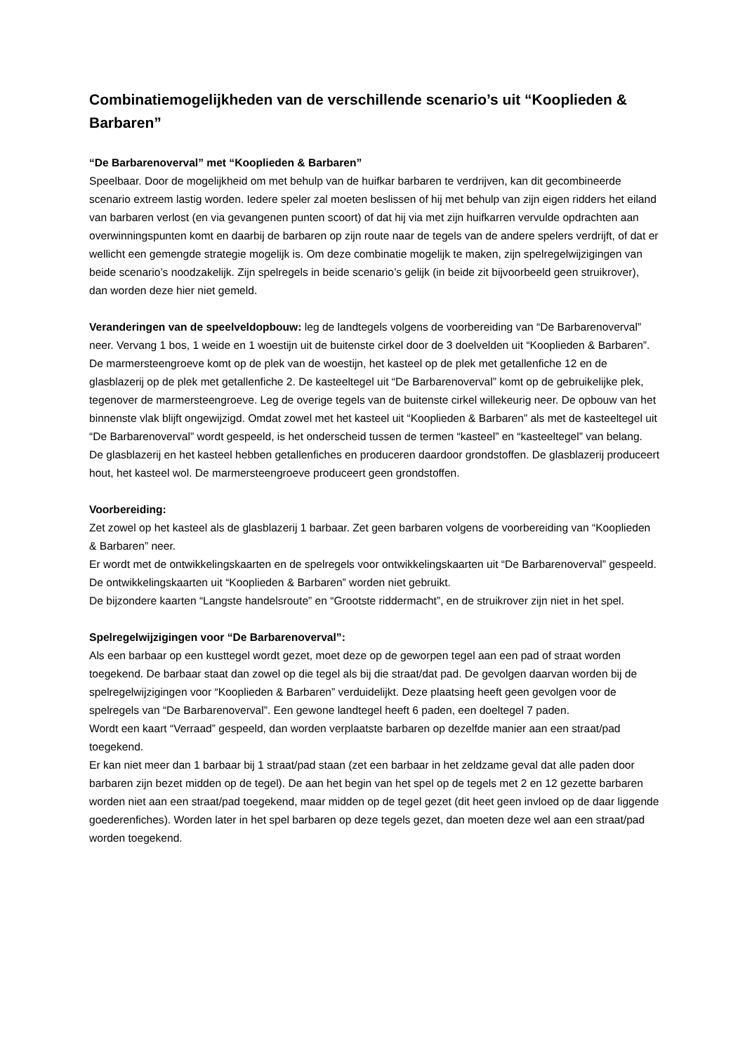Combinatiemogelijkheden van de verschillende scenario’s uit “Kooplieden & Barbaren”
“De Barbarenoverval” met “Kooplieden & Barbaren”
Speelbaar. Door de mogelijkheid om met behulp van de huifkar barbaren te verdrijven, kan dit gecombineerde scenario extreem lastig worden. Iedere speler zal moeten beslissen of hij met behulp van zijn eigen ridders het eiland van barbaren verlost (en via gevangenen punten scoort) of dat hij via met zijn huifkarren vervulde opdrachten aan overwinningspunten komt en daarbij de barbaren op zijn route naar de tegels van de andere spelers verdrijft, of dat er wellicht een gemengde strategie mogelijk is. Om deze combinatie mogelijk te maken, zijn spelregelwijzigingen van beide scenario’s noodzakelijk. Zijn spelregels in beide scenario’s gelijk (in beide zit bijvoorbeeld geen struikrover), dan worden deze hier niet gemeld.
Veranderingen van de speelveldopbouw: leg de landtegels volgens de voorbereiding van “De Barbarenoverval” neer. Vervang 1 bos, 1 weide en 1 woestijn uit de buitenste cirkel door de 3 doelvelden uit “Kooplieden & Barbaren”. De marmersteengroeve komt op de plek van de woestijn, het kasteel op de plek met getallenfiche 12 en de glasblazerij op de plek met getallenfiche 2. De kasteeltegel uit “De Barbarenoverval” komt op de gebruikelijke plek, tegenover de marmersteengroeve. Leg de overige tegels van de buitenste cirkel willekeurig neer. De opbouw van het binnenste vlak blijft ongewijzigd. Omdat zowel met het kasteel uit “Kooplieden & Barbaren” als met de kasteeltegel uit “De Barbarenoverval” wordt gespeeld, is het onderscheid tussen de termen “kasteel” en “kasteeltegel” van belang.
De glasblazerij en het kasteel hebben getallenfiches en produceren daardoor grondstoffen. De glasblazerij produceert hout, het kasteel wol. De marmersteengroeve produceert geen grondstoffen.
Voorbereiding:
Zet zowel op het kasteel als de glasblazerij 1 barbaar. Zet geen barbaren volgens de voorbereiding van “Kooplieden & Barbaren” neer.
Er wordt met de ontwikkelingskaarten en de spelregels voor ontwikkelingskaarten uit “De Barbarenoverval” gespeeld. De ontwikkelingskaarten uit “Kooplieden & Barbaren” worden niet gebruikt.
De bijzondere kaarten “Langste handelsroute” en “Grootste riddermacht”, en de struikrover zijn niet in het spel.
Spelregelwijzigingen voor “De Barbarenoverval”:
Als een barbaar op een kusttegel wordt gezet, moet deze op de geworpen tegel aan een pad of straat worden toegekend. De barbaar staat dan zowel op die tegel als bij die straat/dat pad. De gevolgen daarvan worden bij de spelregelwijzigingen voor “Kooplieden & Barbaren” verduidelijkt. Deze plaatsing heeft geen gevolgen voor de spelregels van “De Barbarenoverval”. Een gewone landtegel heeft 6 paden, een doeltegel 7 paden.
Wordt een kaart “Verraad” gespeeld, dan worden verplaatste barbaren op dezelfde manier aan een straat/pad toegekend.
Er kan niet meer dan 1 barbaar bij 1 straat/pad staan (zet een barbaar in het zeldzame geval dat alle paden door barbaren zijn bezet midden op de tegel). De aan het begin van het spel op de tegels met 2 en 12 gezette barbaren worden niet aan een straat/pad toegekend, maar midden op de tegel gezet (dit heet geen invloed op de daar liggende goederenfiches). Worden later in het spel barbaren op deze tegels gezet, dan moeten deze wel aan een straat/pad worden toegekend.